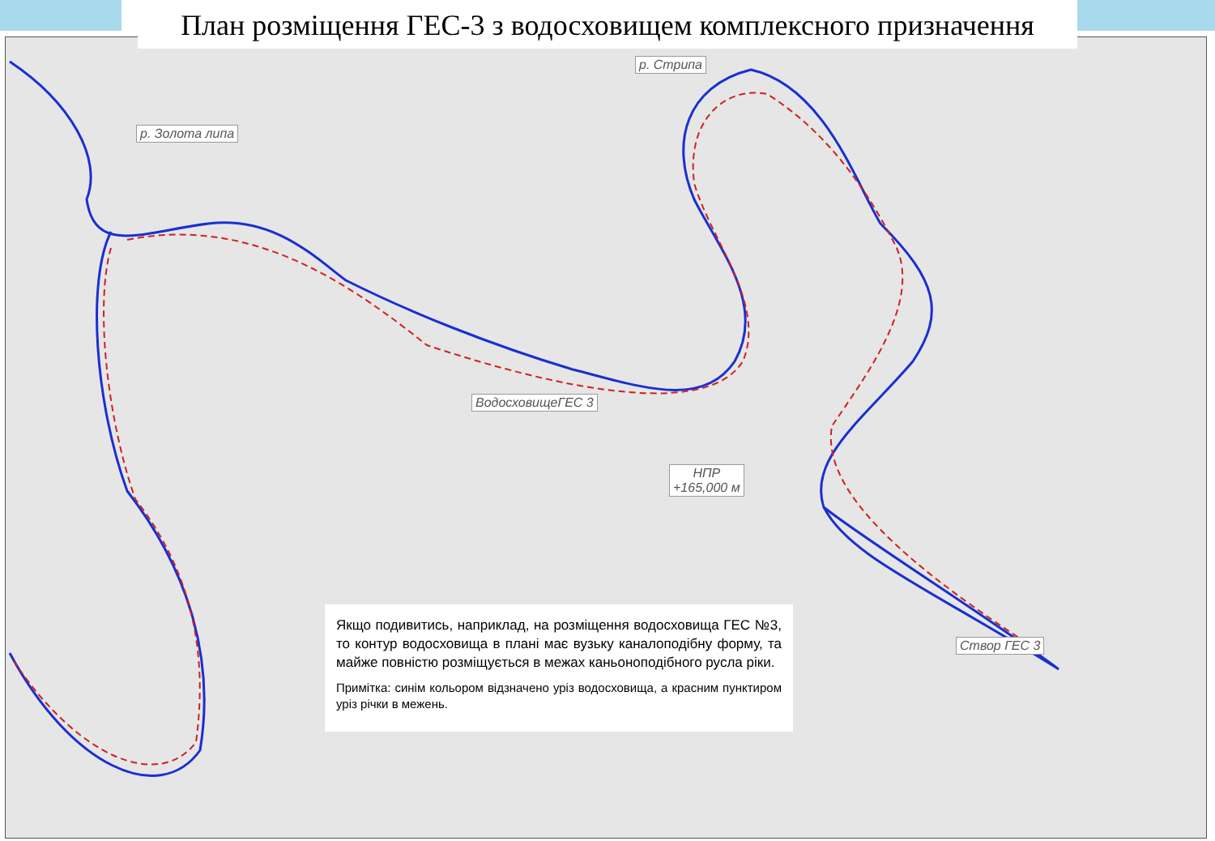План розміщення ГЕС-3 з водосховищем комплексного призначення
р. Золота липа
р. Стрипа
ВодосховищеГЕС 3
НПР
+165,000 м
Створ ГЕС 3
Якщо подивитись, наприклад, на розміщення водосховища ГЕС №3, то контур водосховища в плані має вузьку каналоподібну форму, та майже повністю розміщується в межах каньоноподібного русла ріки.
Примітка: синім кольором відзначено уріз водосховища, а красним пунктиром уріз річки в межень.